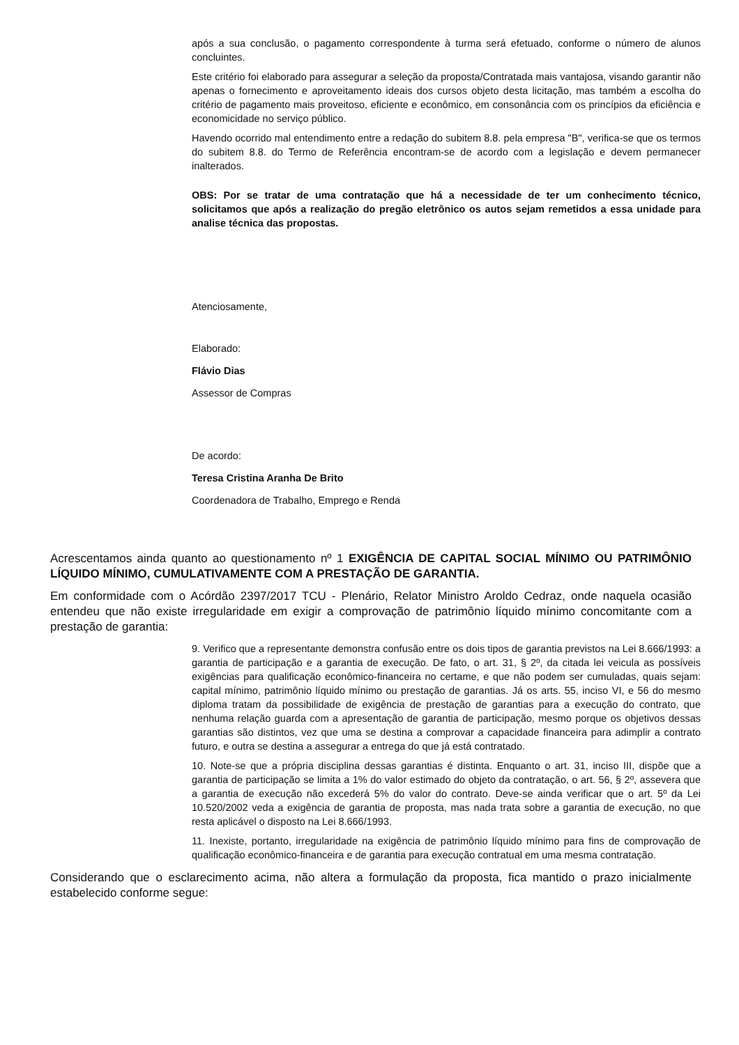após a sua conclusão, o pagamento correspondente à turma será efetuado, conforme o número de alunos concluintes.
Este critério foi elaborado para assegurar a seleção da proposta/Contratada mais vantajosa, visando garantir não apenas o fornecimento e aproveitamento ideais dos cursos objeto desta licitação, mas também a escolha do critério de pagamento mais proveitoso, eficiente e econômico, em consonância com os princípios da eficiência e economicidade no serviço público.
Havendo ocorrido mal entendimento entre a redação do subitem 8.8. pela empresa "B", verifica-se que os termos do subitem 8.8. do Termo de Referência encontram-se de acordo com a legislação e devem permanecer inalterados.
OBS: Por se tratar de uma contratação que há a necessidade de ter um conhecimento técnico, solicitamos que após a realização do pregão eletrônico os autos sejam remetidos a essa unidade para analise técnica das propostas.
Atenciosamente,
Elaborado:
Flávio Dias
Assessor de Compras
De acordo:
Teresa Cristina Aranha De Brito
Coordenadora de Trabalho, Emprego e Renda
Acrescentamos ainda quanto ao questionamento nº 1 EXIGÊNCIA DE CAPITAL SOCIAL MÍNIMO OU PATRIMÔNIO LÍQUIDO MÍNIMO, CUMULATIVAMENTE COM A PRESTAÇÃO DE GARANTIA.
Em conformidade com o Acórdão 2397/2017 TCU - Plenário, Relator Ministro Aroldo Cedraz, onde naquela ocasião entendeu que não existe irregularidade em exigir a comprovação de patrimônio líquido mínimo concomitante com a prestação de garantia:
9. Verifico que a representante demonstra confusão entre os dois tipos de garantia previstos na Lei 8.666/1993: a garantia de participação e a garantia de execução. De fato, o art. 31, § 2º, da citada lei veicula as possíveis exigências para qualificação econômico-financeira no certame, e que não podem ser cumuladas, quais sejam: capital mínimo, patrimônio líquido mínimo ou prestação de garantias. Já os arts. 55, inciso VI, e 56 do mesmo diploma tratam da possibilidade de exigência de prestação de garantias para a execução do contrato, que nenhuma relação guarda com a apresentação de garantia de participação, mesmo porque os objetivos dessas garantias são distintos, vez que uma se destina a comprovar a capacidade financeira para adimplir a contrato futuro, e outra se destina a assegurar a entrega do que já está contratado.
10. Note-se que a própria disciplina dessas garantias é distinta. Enquanto o art. 31, inciso III, dispõe que a garantia de participação se limita a 1% do valor estimado do objeto da contratação, o art. 56, § 2º, assevera que a garantia de execução não excederá 5% do valor do contrato. Deve-se ainda verificar que o art. 5º da Lei 10.520/2002 veda a exigência de garantia de proposta, mas nada trata sobre a garantia de execução, no que resta aplicável o disposto na Lei 8.666/1993.
11. Inexiste, portanto, irregularidade na exigência de patrimônio líquido mínimo para fins de comprovação de qualificação econômico-financeira e de garantia para execução contratual em uma mesma contratação.
Considerando que o esclarecimento acima, não altera a formulação da proposta, fica mantido o prazo inicialmente estabelecido conforme segue: